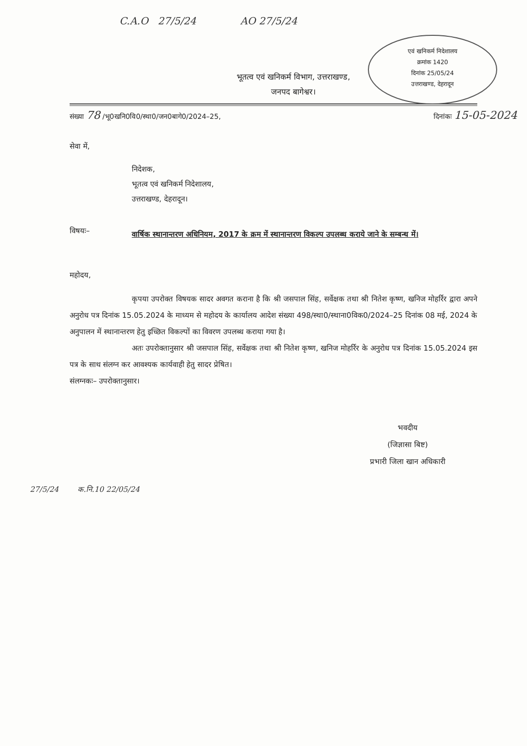एवं खनिकर्म निदेशालय
क्रमांक 1420
दिनांक 25/05/24
उत्तराखण्ड, देहरादून
C.A.O 27/5/24 AO 27/5/24
भूतत्व एवं खनिकर्म विभाग, उत्तराखण्ड,
जनपद बागेश्वर।
संख्या 78 /भू0खनि0वि0/स्था0/जन0बागे0/2024–25, दिनांकः 15-05-2024
सेवा में,
निदेशक,
भूतत्व एवं खनिकर्म निदेशालय,
उत्तराखण्ड, देहरादून।
विषयः–
वार्षिक स्थानान्तरण अधिनियम, 2017 के क्रम में स्थानान्तरण विकल्प उपलब्ध कराये जाने के सम्बन्ध में।
महोदय,
कृपया उपरोक्त विषयक सादर अवगत कराना है कि श्री जसपाल सिंह, सर्वेक्षक तथा श्री नितेश कृष्ण, खनिज मोहर्रिर द्वारा अपने अनुरोध पत्र दिनांक 15.05.2024 के माध्यम से महोदय के कार्यालय आदेश संख्या 498/स्था0/स्थाना0विक0/2024–25 दिनांक 08 मई, 2024 के अनुपालन में स्थानान्तरण हेतु इच्छित विकल्पों का विवरण उपलब्ध कराया गया है।
अतः उपरोक्तानुसार श्री जसपाल सिंह, सर्वेक्षक तथा श्री नितेश कृष्ण, खनिज मोहर्रिर के अनुरोध पत्र दिनांक 15.05.2024 इस पत्र के साथ संलग्न कर आवश्यक कार्यवाही हेतु सादर प्रेषित।
संलग्नकः– उपरोक्तानुसार।
भवदीय
(जिज्ञासा बिष्ट)
प्रभारी जिला खान अधिकारी
27/5/24 क.नि.10 22/05/24